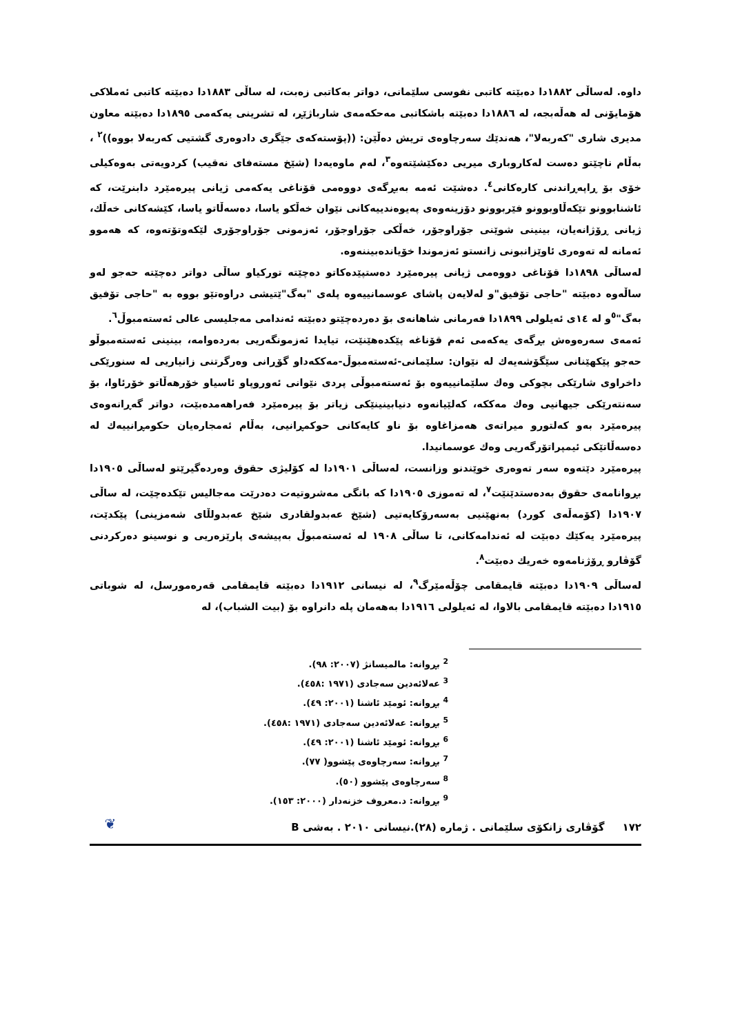داوە. لەساڵی ١٨٨٢دا دەبێتە کاتبی نفوسی سلێمانی، دواتر بەکاتبی زەبت، لە ساڵی ١٨٨٣دا دەبێتە کاتبی ئەملاکی هۆمایۆنی لە هەڵەبجە، لە ١٨٨٦دا دەبێتە باشکاتبی مەحکەمەی شارباژێڕ، لە تشرینی یەکەمی ١٨٩٥دا دەبێتە معاون مدیری شاری "کەربەلا"، هەندێك سەرچاوەی تریش دەڵێن: ((پۆستەکەی جێگری دادوەری گشتیی کەربەلا بووە))<sup>٢</sup> ، بەڵام ناچێتو دەست لەکاروباری میریی دەکێشێتەوە<sup>٣</sup>، لەم ماوەیەدا (شێخ مستەفای نەقیب) کردویەتی بەوەکیلی خۆی بۆ ڕاپەڕاندنی کارەکانی<sup>٤</sup>. دەشێت ئەمە بەبڕگەی دووەمی قۆناغی یەکەمی ژیانی پیرەمێرد دابنرێت، کە ئاشنابوونو تێکەڵاوبوونو فێربوونو دۆزینەوەی پەیوەندییەکانی نێوان خەڵكو یاسا، دەسەڵاتو یاسا، کێشەکانی خەڵك، ژیانی ڕۆژانەیان، بینینی شوێنی جۆراوجۆر، خەڵکی جۆراوجۆر، ئەزمونی جۆراوجۆری لێکەوتۆتەوە، کە هەموو ئەمانە لە تەوەری ئاوێزانبونی زانستو ئەزموندا خۆیاندەبیننەوە.
لەساڵی ١٨٩٨دا قۆناغی دووەمی ژیانی پیرەمێرد دەستپێدەکاتو دەچێتە تورکیاو ساڵی دواتر دەچێتە حەجو لەو ساڵەوە دەبێتە "حاجی تۆفیق"و لەلایەن پاشای عوسمانییەوە پلەی "بەگ"ێتیشی دراوەتێو بووە بە "حاجی تۆفیق بەگ"<sup>٥</sup>و لە ١٤ی ئەیلولی ١٨٩٩دا فەرمانی شاهانەی بۆ دەردەچێتو دەبێتە ئەندامی مەجلیسی عالی ئەستەمبوڵ<sup>٦</sup>.
ئەمەی سەرەوەش بڕگەی یەکەمی ئەم قۆناغە پێکدەهێنێت، تیایدا ئەزمونگەریی بەردەوامە، بینینی ئەستەمبوڵو حەجو پێکهێنانی سێگۆشەیەك لە نێوان: سلێمانی-ئەستەمبوڵ-مەککەداو گۆڕانی وەرگرتنی زانیاریی لە سنورێکی داخراوی شارێکی بچوکی وەك سلێمانییەوە بۆ ئەستەمبوڵی پردی نێوانی ئەوروپاو ئاسیاو خۆرهەڵاتو خۆرئاوا، بۆ سەنتەرێکی جیهانیی وەك مەککە، کەلێیانەوە دنیابینینێکی زیاتر بۆ پیرەمێرد فەراهەمدەبێت، دواتر گەڕانەوەی پیرەمێرد بەو کەلتورو میراتەی هەمزاغاوە بۆ ناو کایەکانی حوکمڕانیی، بەڵام ئەمجارەیان حکومڕانییەك لە دەسەڵاتێکی ئیمپراتۆرگەریی وەك عوسمانیدا.
پیرەمێرد دێتەوە سەر تەوەری خوێندنو وزانست، لەساڵی ١٩٠١دا لە کۆلیژی حقوق وەردەگیرێتو لەساڵی ١٩٠٥دا بڕوانامەی حقوق بەدەستدێنێت<sup>٧</sup>، لە تەموزی ١٩٠٥دا کە بانگی مەشروتیەت دەدرێت مەجالیس تێکدەچێت، لە ساڵی ١٩٠٧دا (کۆمەڵەی کورد) بەنهێنیی بەسەرۆکایەتیی (شێخ عەبدولقادری شێخ عەبدولڵای شەمزینی) پێکدێت، پیرەمێرد یەکێك دەبێت لە ئەندامەکانی، تا ساڵی ١٩٠٨ لە ئەستەمبوڵ بەپیشەی پارێزەریی و نوسینو دەرکردنی گۆڤارو ڕۆژنامەوە خەریك دەبێت<sup>٨</sup>.
لەساڵی ١٩٠٩دا دەبێتە قایمقامی چۆڵەمێرگ<sup>٩</sup>، لە نیسانی ١٩١٢دا دەبێتە قایمقامی قەرەمورسل، لە شوباتی ١٩١٥دا دەبێتە قایمقامی بالاوا، لە ئەیلولی ١٩١٦دا بەهەمان پلە دانراوە بۆ (بیت الشباب)، لە
<sup>2</sup> بڕوانە: مالمیسانژ (٢٠٠٧: ٩٨).
<sup>3</sup> عەلائەدین سەجادی (١٩٧١ :٤٥٨).
<sup>4</sup> بڕوانە: ئومێد ئاشنا (٢٠٠١: ٤٩).
<sup>5</sup> بڕوانە: عەلائەدین سەجادی (١٩٧١ :٤٥٨).
<sup>6</sup> بڕوانە: ئومێد ئاشنا (٢٠٠١: ٤٩).
<sup>7</sup> بڕوانە: سەرچاوەی پێشوو( ٧٧).
<sup>8</sup> سەرچاوەی پێشوو (٥٠).
<sup>9</sup> بڕوانە: د.معروف خزنەدار (٢٠٠٠: ١٥٣).
١٧٢ گۆڤاری زانکۆی سلێمانی . ژمارە (٢٨).نیسانی ٢٠١٠ . بەشی B ❦